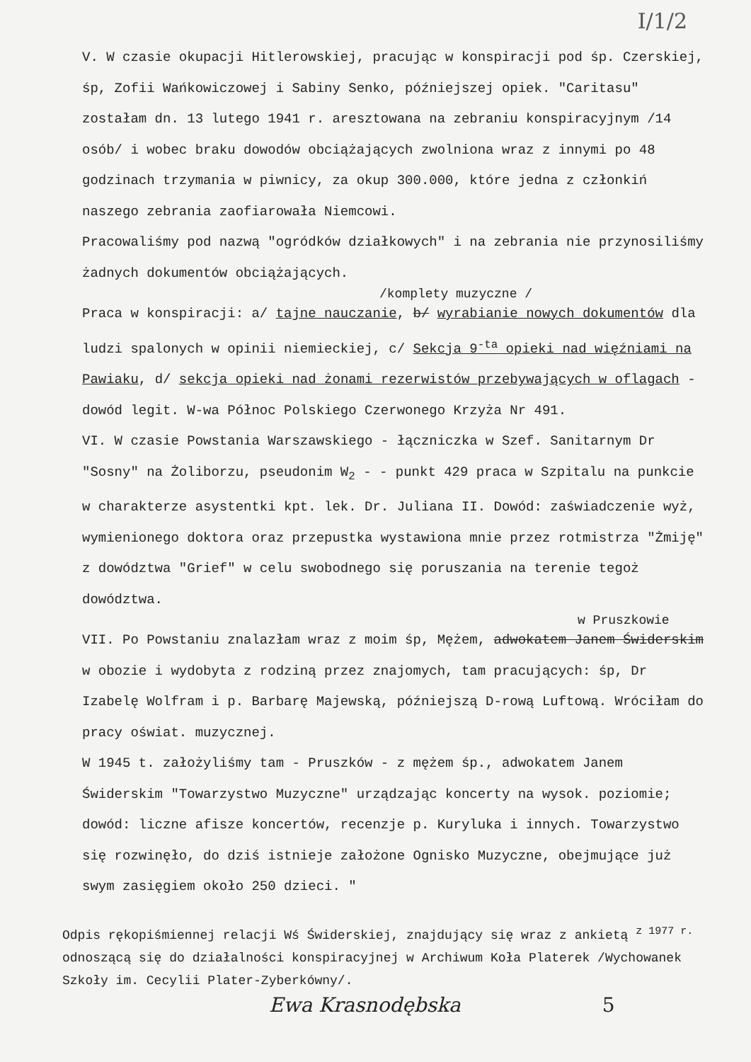I/1/2
V. W czasie okupacji Hitlerowskiej, pracując w konspiracji pod śp. Czerskiej, śp, Zofii Wańkowiczowej i Sabiny Senko, późniejszej opiek. "Caritasu" zostałam dn. 13 lutego 1941 r. aresztowana na zebraniu konspiracyjnym /14 osób/ i wobec braku dowodów obciążających zwolniona wraz z innymi po 48 godzinach trzymania w piwnicy, za okup 300.000, które jedna z członkiń naszego zebrania zaofiarowała Niemcowi.
Pracowaliśmy pod nazwą "ogródków działkowych" i na zebrania nie przynosiliśmy żadnych dokumentów obciążających.
/komplety muzyczne /
Praca w konspiracji: a/ tajne nauczanie, b/ wyrabianie nowych dokumentów dla ludzi spalonych w opinii niemieckiej, c/ Sekcja 9<sup>-ta</sup> opieki nad więźniami na Pawiaku, d/ sekcja opieki nad żonami rezerwistów przebywających w oflagach - dowód legit. W-wa Północ Polskiego Czerwonego Krzyża Nr 491.
VI. W czasie Powstania Warszawskiego - łączniczka w Szef. Sanitarnym Dr "Sosny" na Żoliborzu, pseudonim W<sub>2</sub> - - punkt 429 praca w Szpitalu na punkcie w charakterze asystentki kpt. lek. Dr. Juliana II. Dowód: zaświadczenie wyż, wymienionego doktora oraz przepustka wystawiona mnie przez rotmistrza "Żmiję" z dowództwa "Grief" w celu swobodnego się poruszania na terenie tegoż dowództwa.
w Pruszkowie
VII. Po Powstaniu znalazłam wraz z moim śp, Mężem, adwokatem Janem Świderskim w obozie i wydobyta z rodziną przez znajomych, tam pracujących: śp, Dr Izabelę Wolfram i p. Barbarę Majewską, późniejszą D-rową Luftową. Wróciłam do pracy oświat. muzycznej.
W 1945 t. założyliśmy tam - Pruszków - z mężem śp., adwokatem Janem Świderskim "Towarzystwo Muzyczne" urządzając koncerty na wysok. poziomie; dowód: liczne afisze koncertów, recenzje p. Kuryluka i innych. Towarzystwo się rozwinęło, do dziś istnieje założone Ognisko Muzyczne, obejmujące już swym zasięgiem około 250 dzieci. "
Odpis rękopiśmiennej relacji Wś Świderskiej, znajdujący się wraz z ankietą <sup>z 1977 r.</sup> odnoszącą się do działalności konspiracyjnej w Archiwum Koła Platerek /Wychowanek Szkoły im. Cecylii Plater-Zyberkówny/.
Ewa Krasnodębska 5